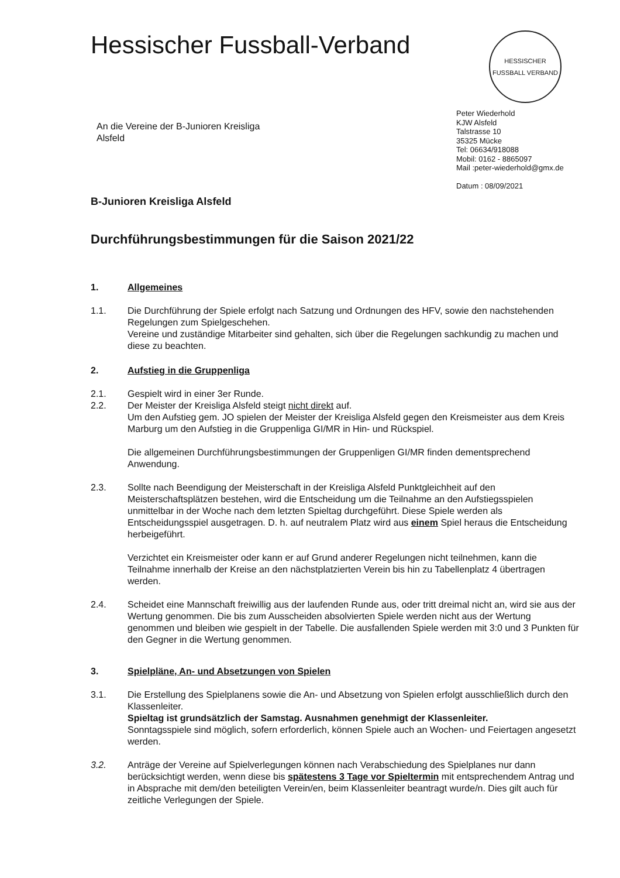Hessischer Fussball-Verband
HESSISCHER FUSSBALL VERBAND
An die Vereine der B-Junioren Kreisliga
Alsfeld
Peter Wiederhold
KJW Alsfeld
Talstrasse 10
35325 Mücke
Tel: 06634/918088
Mobil: 0162 - 8865097
Mail :peter-wiederhold@gmx.de
Datum : 08/09/2021
B-Junioren Kreisliga Alsfeld
Durchführungsbestimmungen für die Saison 2021/22
1. Allgemeines
1.1. Die Durchführung der Spiele erfolgt nach Satzung und Ordnungen des HFV, sowie den nachstehenden Regelungen zum Spielgeschehen.
Vereine und zuständige Mitarbeiter sind gehalten, sich über die Regelungen sachkundig zu machen und diese zu beachten.
2. Aufstieg in die Gruppenliga
2.1. Gespielt wird in einer 3er Runde.
2.2. Der Meister der Kreisliga Alsfeld steigt nicht direkt auf.
Um den Aufstieg gem. JO spielen der Meister der Kreisliga Alsfeld gegen den Kreismeister aus dem Kreis Marburg um den Aufstieg in die Gruppenliga GI/MR in Hin- und Rückspiel.
Die allgemeinen Durchführungsbestimmungen der Gruppenligen GI/MR finden dementsprechend Anwendung.
2.3. Sollte nach Beendigung der Meisterschaft in der Kreisliga Alsfeld Punktgleichheit auf den Meisterschaftsplätzen bestehen, wird die Entscheidung um die Teilnahme an den Aufstiegsspielen unmittelbar in der Woche nach dem letzten Spieltag durchgeführt. Diese Spiele werden als Entscheidungsspiel ausgetragen. D. h. auf neutralem Platz wird aus einem Spiel heraus die Entscheidung herbeigeführt.
Verzichtet ein Kreismeister oder kann er auf Grund anderer Regelungen nicht teilnehmen, kann die Teilnahme innerhalb der Kreise an den nächstplatzierten Verein bis hin zu Tabellenplatz 4 übertragen werden.
2.4. Scheidet eine Mannschaft freiwillig aus der laufenden Runde aus, oder tritt dreimal nicht an, wird sie aus der Wertung genommen. Die bis zum Ausscheiden absolvierten Spiele werden nicht aus der Wertung genommen und bleiben wie gespielt in der Tabelle. Die ausfallenden Spiele werden mit 3:0 und 3 Punkten für den Gegner in die Wertung genommen.
3. Spielpläne, An- und Absetzungen von Spielen
3.1. Die Erstellung des Spielplanens sowie die An- und Absetzung von Spielen erfolgt ausschließlich durch den Klassenleiter.
Spieltag ist grundsätzlich der Samstag. Ausnahmen genehmigt der Klassenleiter.
Sonntagsspiele sind möglich, sofern erforderlich, können Spiele auch an Wochen- und Feiertagen angesetzt werden.
3.2. Anträge der Vereine auf Spielverlegungen können nach Verabschiedung des Spielplanes nur dann berücksichtigt werden, wenn diese bis spätestens 3 Tage vor Spieltermin mit entsprechendem Antrag und in Absprache mit dem/den beteiligten Verein/en, beim Klassenleiter beantragt wurde/n. Dies gilt auch für zeitliche Verlegungen der Spiele.